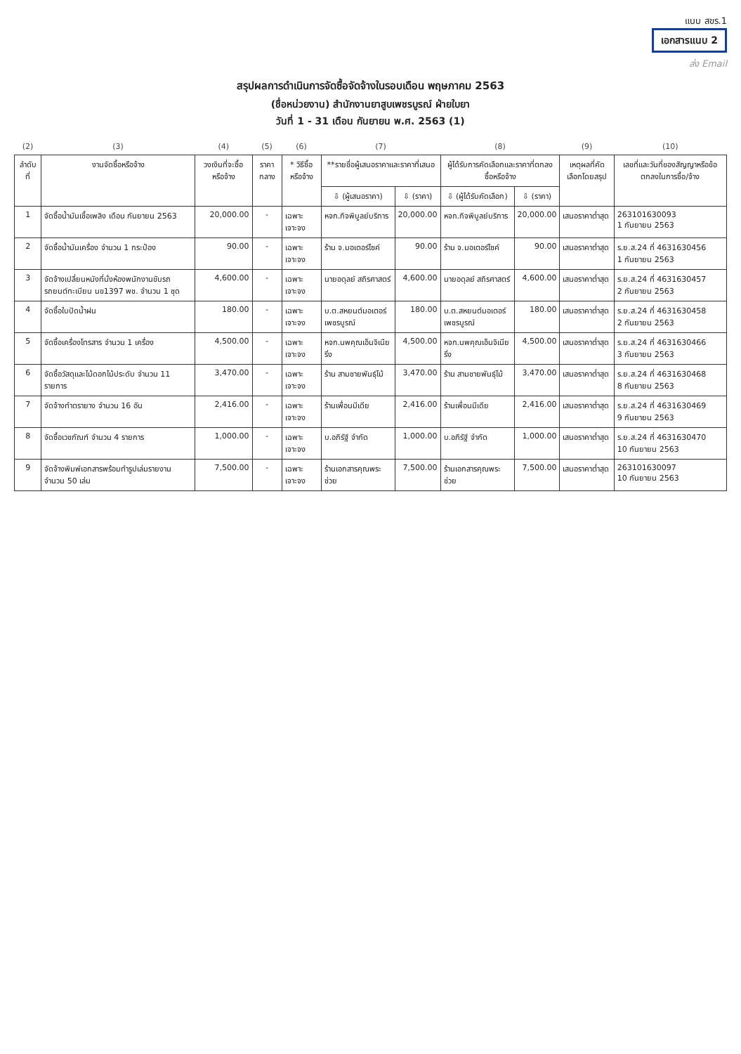แบบ สขร.1
เอกสารแนบ 2
ส่ง Email
สรุปผลการดำเนินการจัดซื้อจัดจ้างในรอบเดือน พฤษภาคม 2563
(ชื่อหน่วยงาน) สำนักงานยาสูบเพชรบูรณ์ ฝ่ายใบยา
วันที่ 1 - 31 เดือน กันยายน พ.ศ. 2563 (1)
| (2) | (3) | (4) | (5) | (6) | (7) | | (8) | | (9) | (10) |
| --- | --- | --- | --- | --- | --- | --- | --- | --- | --- | --- |
| ลำดับ ที่ | งานจัดซื้อหรือจ้าง | วงเงินที่จะซื้อหรือจ้าง | ราคากลาง | * วิธีซื้อหรือจ้าง | **รายชื่อผู้เสนอราคาและราคาที่เสนอ | | ผู้ได้รับการคัดเลือกและราคาที่ตกลงซื้อหรือจ้าง | | เหตุผลที่คัดเลือกโดยสรุป | เลขที่และวันที่ของสัญญาหรือข้อตกลงในการซื้อ/จ้าง |
| | | | | | ⇩ (ผู้เสนอราคา) | ⇩ (ราคา) | ⇩ (ผู้ได้รับคัดเลือก) | ⇩ (ราคา) | | |
| 1 | จัดซื้อน้ำมันเชื้อเพลิง เดือน กันยายน 2563 | 20,000.00 | - | เฉพาะเจาะจง | หจก.กิจพิบูลย์บริการ | 20,000.00 | หจก.กิจพิบูลย์บริการ | 20,000.00 | เสนอราคาต่ำสุด | 263101630093 1 กันยายน 2563 |
| 2 | จัดซื้อน้ำมันเครื่อง จำนวน 1 กระป๋อง | 90.00 | - | เฉพาะเจาะจง | ร้าน จ.มอเตอร์ไซค์ | 90.00 | ร้าน จ.มอเตอร์ไซค์ | 90.00 | เสนอราคาต่ำสุด | ร.ย.ส.24 ที่ 4631630456 1 กันยายน 2563 |
| 3 | จัดจ้างเปลี่ยนหนังที่นั่งห้องพนักงานขับรถ รถยนต์ทะเบียน นข1397 พช. จำนวน 1 ชุด | 4,600.00 | - | เฉพาะเจาะจง | นายอดุลย์ สถิรศาสตร์ | 4,600.00 | นายอดุลย์ สถิรศาสตร์ | 4,600.00 | เสนอราคาต่ำสุด | ร.ย.ส.24 ที่ 4631630457 2 กันยายน 2563 |
| 4 | จัดซื้อใบปัดน้ำฝน | 180.00 | - | เฉพาะเจาะจง | บ.ต.สหยนต์มอเตอร์เพชรบูรณ์ | 180.00 | บ.ต.สหยนต์มอเตอร์เพชรบูรณ์ | 180.00 | เสนอราคาต่ำสุด | ร.ย.ส.24 ที่ 4631630458 2 กันยายน 2563 |
| 5 | จัดซื้อเครื่องโทรสาร จำนวน 1 เครื่อง | 4,500.00 | - | เฉพาะเจาะจง | หจก.นพคุณเอ็นจิเนียริ่ง | 4,500.00 | หจก.นพคุณเอ็นจิเนียริ่ง | 4,500.00 | เสนอราคาต่ำสุด | ร.ย.ส.24 ที่ 4631630466 3 กันยายน 2563 |
| 6 | จัดซื้อวัสดุและไม้ดอกไม้ประดับ จำนวน 11 รายการ | 3,470.00 | - | เฉพาะเจาะจง | ร้าน สามชายพันธุ์ไม้ | 3,470.00 | ร้าน สามชายพันธุ์ไม้ | 3,470.00 | เสนอราคาต่ำสุด | ร.ย.ส.24 ที่ 4631630468 8 กันยายน 2563 |
| 7 | จัดจ้างทำตรายาง จำนวน 16 อัน | 2,416.00 | - | เฉพาะเจาะจง | ร้านเพื่อนมีเดีย | 2,416.00 | ร้านเพื่อนมีเดีย | 2,416.00 | เสนอราคาต่ำสุด | ร.ย.ส.24 ที่ 4631630469 9 กันยายน 2563 |
| 8 | จัดซื้อเวชภัณฑ์ จำนวน 4 รายการ | 1,000.00 | - | เฉพาะเจาะจง | บ.อภิรัฐ์ จำกัด | 1,000.00 | บ.อภิรัฐ์ จำกัด | 1,000.00 | เสนอราคาต่ำสุด | ร.ย.ส.24 ที่ 4631630470 10 กันยายน 2563 |
| 9 | จัดจ้างพิมพ์เอกสารพร้อมทำรูปเล่มรายงาน จำนวน 50 เล่ม | 7,500.00 | - | เฉพาะเจาะจง | ร้านเอกสารคุณพระช่วย | 7,500.00 | ร้านเอกสารคุณพระช่วย | 7,500.00 | เสนอราคาต่ำสุด | 263101630097 10 กันยายน 2563 |